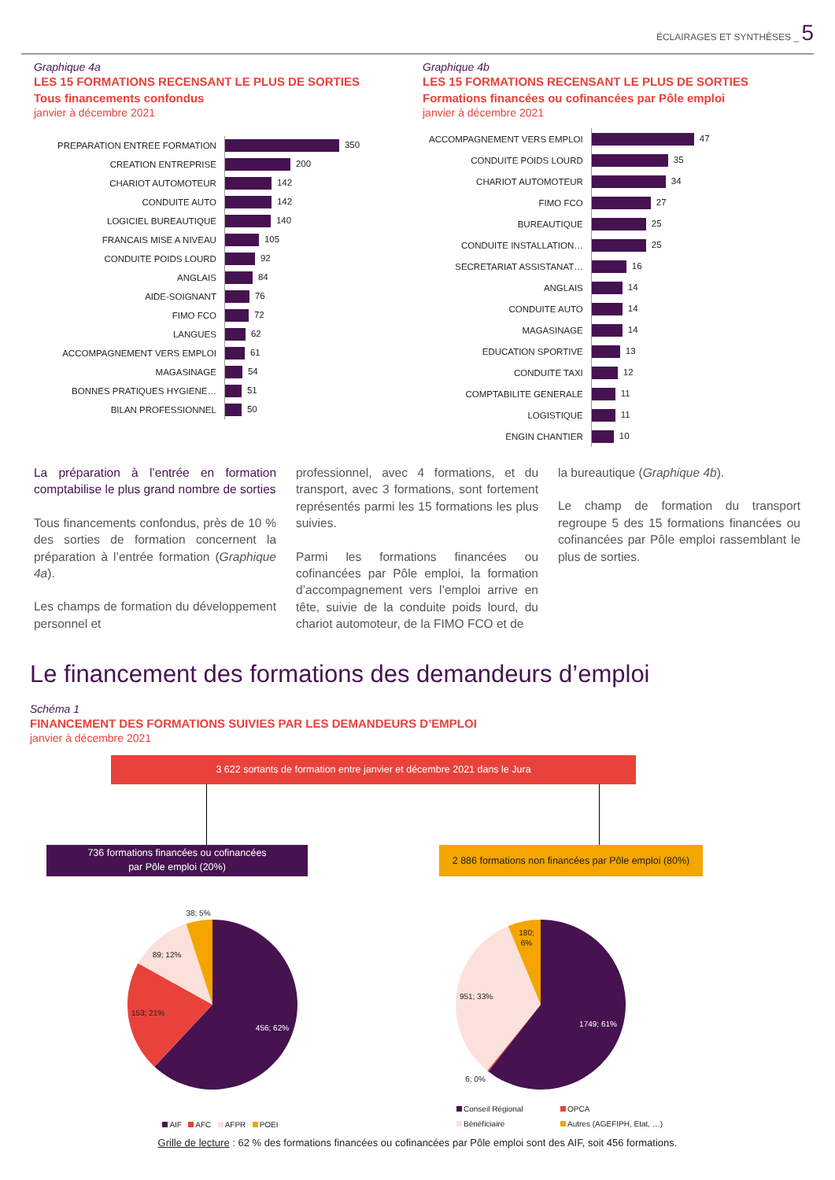ÉCLAIRAGES ET SYNTHÈSES _ 5
Graphique 4a
LES 15 FORMATIONS RECENSANT LE PLUS DE SORTIES
Tous financements confondus
janvier à décembre 2021
| PREPARATION ENTREE FORMATION | 350 |
| CREATION ENTREPRISE | 200 |
| CHARIOT AUTOMOTEUR | 142 |
| CONDUITE AUTO | 142 |
| LOGICIEL BUREAUTIQUE | 140 |
| FRANCAIS MISE A NIVEAU | 105 |
| CONDUITE POIDS LOURD | 92 |
| ANGLAIS | 84 |
| AIDE-SOIGNANT | 76 |
| FIMO FCO | 72 |
| LANGUES | 62 |
| ACCOMPAGNEMENT VERS EMPLOI | 61 |
| MAGASINAGE | 54 |
| BONNES PRATIQUES HYGIENE… | 51 |
| BILAN PROFESSIONNEL | 50 |
Graphique 4b
LES 15 FORMATIONS RECENSANT LE PLUS DE SORTIES
Formations financées ou cofinancées par Pôle emploi
janvier à décembre 2021
| ACCOMPAGNEMENT VERS EMPLOI | 47 |
| CONDUITE POIDS LOURD | 35 |
| CHARIOT AUTOMOTEUR | 34 |
| FIMO FCO | 27 |
| BUREAUTIQUE | 25 |
| CONDUITE INSTALLATION… | 25 |
| SECRETARIAT ASSISTANAT… | 16 |
| ANGLAIS | 14 |
| CONDUITE AUTO | 14 |
| MAGASINAGE | 14 |
| EDUCATION SPORTIVE | 13 |
| CONDUITE TAXI | 12 |
| COMPTABILITE GENERALE | 11 |
| LOGISTIQUE | 11 |
| ENGIN CHANTIER | 10 |
La préparation à l’entrée en formation comptabilise le plus grand nombre de sorties
Tous financements confondus, près de 10 % des sorties de formation concernent la préparation à l’entrée formation (Graphique 4a).
Les champs de formation du développement personnel et
professionnel, avec 4 formations, et du transport, avec 3 formations, sont fortement représentés parmi les 15 formations les plus suivies.
Parmi les formations financées ou cofinancées par Pôle emploi, la formation d’accompagnement vers l’emploi arrive en tête, suivie de la conduite poids lourd, du chariot automoteur, de la FIMO FCO et de
la bureautique (Graphique 4b).
Le champ de formation du transport regroupe 5 des 15 formations financées ou cofinancées par Pôle emploi rassemblant le plus de sorties.
Le financement des formations des demandeurs d’emploi
Schéma 1
FINANCEMENT DES FORMATIONS SUIVIES PAR LES DEMANDEURS D’EMPLOI
janvier à décembre 2021
3 622 sortants de formation entre janvier et décembre 2021 dans le Jura
736 formations financées ou cofinancées
par Pôle emploi (20%)
2 886 formations non financées par Pôle emploi (80%)
456; 62%
153; 21%
89; 12%
38; 5%
AIF AFC AFPR POEI
1749; 61%
951; 33%
180;
6%
6; 0%
Conseil Régional OPCA Bénéficiaire Autres (AGEFIPH, Etat, …)
Grille de lecture : 62 % des formations financées ou cofinancées par Pôle emploi sont des AIF, soit 456 formations.